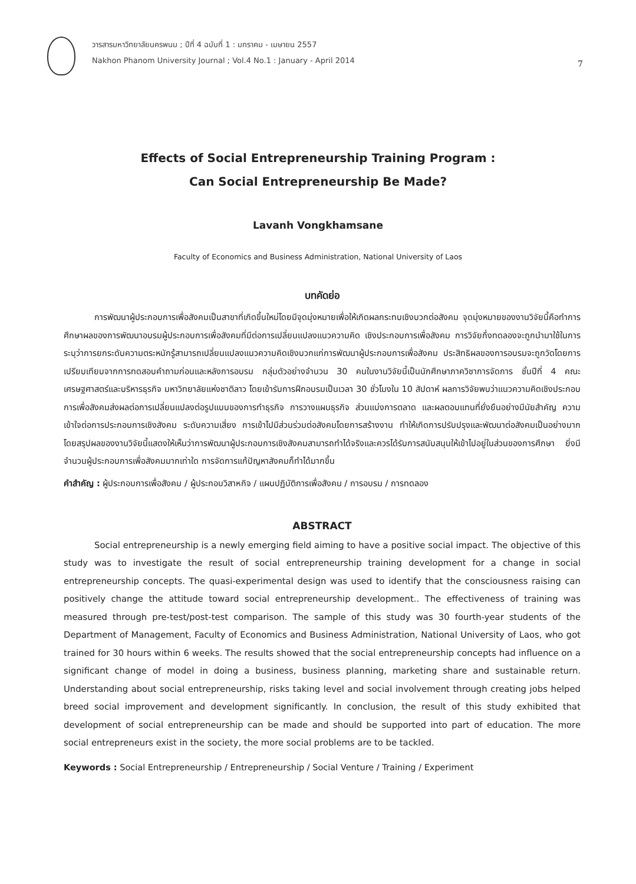วารสารมหาวิทยาลัยนครพนม ; ปีที่ 4 ฉบับที่ 1 : มกราคม - เมษายน 2557
Nakhon Phanom University Journal ; Vol.4 No.1 : January - April 2014
7
Effects of Social Entrepreneurship Training Program :
Can Social Entrepreneurship Be Made?
Lavanh Vongkhamsane
Faculty of Economics and Business Administration, National University of Laos
บทคัดย่อ
การพัฒนาผู้ประกอบการเพื่อสังคมเป็นสาขาที่เกิดขึ้นใหม่โดยมีจุดมุ่งหมายเพื่อให้เกิดผลกระทบเชิงบวกต่อสังคม จุดมุ่งหมายของงานวิจัยนี้คือทำการศึกษาผลของการพัฒนาอบรมผู้ประกอบการเพื่อสังคมที่มีต่อการเปลี่ยนแปลงแนวความคิด เชิงประกอบการเพื่อสังคม การวิจัยกึ่งทดลองจะถูกนำมาใช้ในการระบุว่าการยกระดับความตระหนักรู้สามารถเปลี่ยนแปลงแนวความคิดเชิงบวกแก่การพัฒนาผู้ประกอบการเพื่อสังคม ประสิทธิผลของการอบรมจะถูกวัดโดยการเปรียบเทียบจากการทดสอบคำถามก่อนและหลังการอบรม กลุ่มตัวอย่างจำนวน 30 คนในงานวิจัยนี้เป็นนักศึกษาภาควิชาการจัดการ ชั้นปีที่ 4 คณะเศรษฐศาสตร์และบริหารธุรกิจ มหาวิทยาลัยแห่งชาติลาว โดยเข้ารับการฝึกอบรมเป็นเวลา 30 ชั่วโมงใน 10 สัปดาห์ ผลการวิจัยพบว่าแนวความคิดเชิงประกอบการเพื่อสังคมส่งผลต่อการเปลี่ยนแปลงต่อรูปแบบของการทำธุรกิจ การวางแผนธุรกิจ ส่วนแบ่งการตลาด และผลตอบแทนที่ยั่งยืนอย่างมีนัยสำคัญ ความเข้าใจต่อการประกอบการเชิงสังคม ระดับความเสี่ยง การเข้าไปมีส่วนร่วมต่อสังคมโดยการสร้างงาน ทำให้เกิดการปรับปรุงและพัฒนาต่อสังคมเป็นอย่างมาก โดยสรุปผลของงานวิจัยนี้แสดงให้เห็นว่าการพัฒนาผู้ประกอบการเชิงสังคมสามารถทำได้จริงและควรได้รับการสนับสนุนให้เข้าไปอยู่ในส่วนของการศึกษา ยิ่งมีจำนวนผู้ประกอบการเพื่อสังคมมากเท่าใด การจัดการแก้ปัญหาสังคมก็ทำได้มากขึ้น
คำสำคัญ : ผู้ประกอบการเพื่อสังคม / ผู้ประกอบวิสาหกิจ / แผนปฏิบัติการเพื่อสังคม / การอบรม / การทดลอง
ABSTRACT
Social entrepreneurship is a newly emerging field aiming to have a positive social impact. The objective of this study was to investigate the result of social entrepreneurship training development for a change in social entrepreneurship concepts. The quasi-experimental design was used to identify that the consciousness raising can positively change the attitude toward social entrepreneurship development.. The effectiveness of training was measured through pre-test/post-test comparison. The sample of this study was 30 fourth-year students of the Department of Management, Faculty of Economics and Business Administration, National University of Laos, who got trained for 30 hours within 6 weeks. The results showed that the social entrepreneurship concepts had influence on a significant change of model in doing a business, business planning, marketing share and sustainable return. Understanding about social entrepreneurship, risks taking level and social involvement through creating jobs helped breed social improvement and development significantly. In conclusion, the result of this study exhibited that development of social entrepreneurship can be made and should be supported into part of education. The more social entrepreneurs exist in the society, the more social problems are to be tackled.
Keywords : Social Entrepreneurship / Entrepreneurship / Social Venture / Training / Experiment